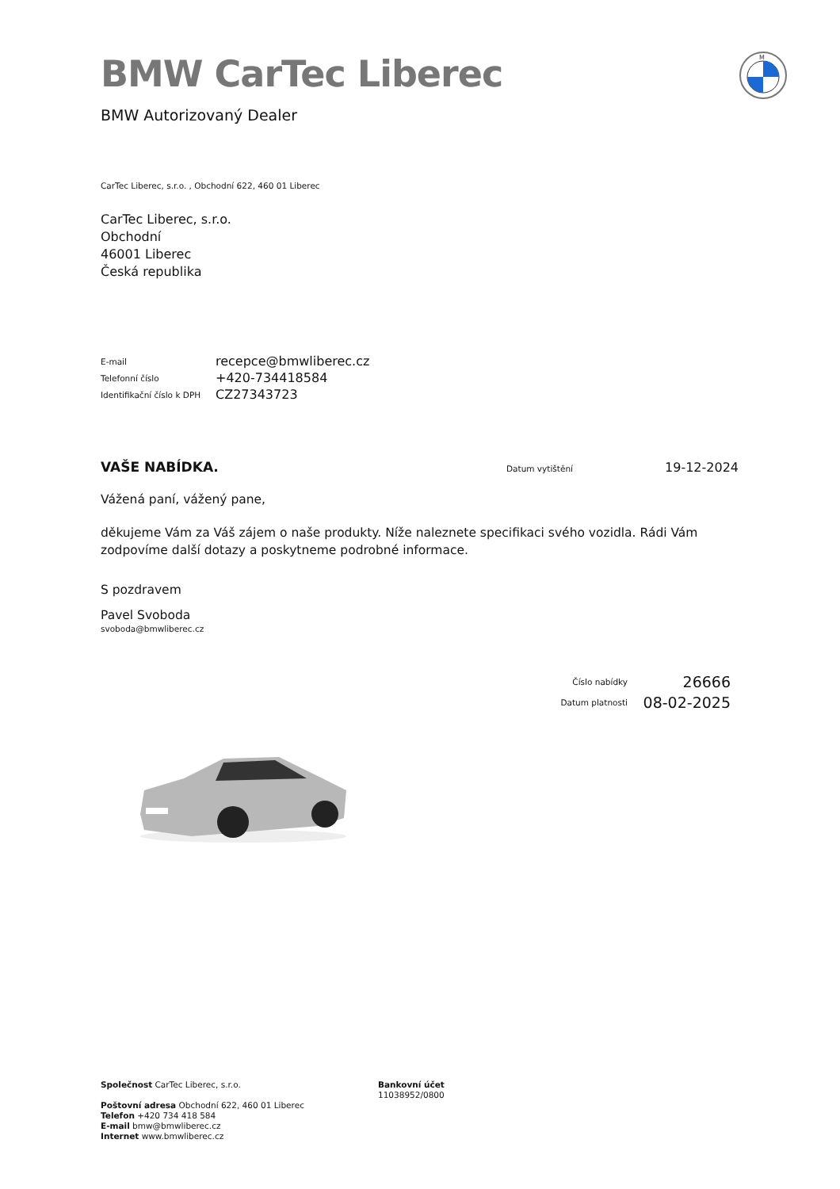BMW CarTec Liberec
BMW Autorizovaný Dealer
M
CarTec Liberec, s.r.o. , Obchodní 622, 460 01 Liberec
CarTec Liberec, s.r.o.
Obchodní
46001 Liberec
Česká republika
E-mail
recepce@bmwliberec.cz
Telefonní číslo
+420-734418584
Identifikační číslo k DPH
CZ27343723
VAŠE NABÍDKA.
Datum vytištění
19-12-2024
Vážená paní, vážený pane,
děkujeme Vám za Váš zájem o naše produkty. Níže naleznete specifikaci svého vozidla. Rádi Vám zodpovíme další dotazy a poskytneme podrobné informace.
S pozdravem
Pavel Svoboda
svoboda@bmwliberec.cz
Číslo nabídky
26666
Datum platnosti
08-02-2025
Společnost CarTec Liberec, s.r.o.
Poštovní adresa Obchodní 622, 460 01 Liberec
Telefon +420 734 418 584
E-mail bmw@bmwliberec.cz
Internet www.bmwliberec.cz
Bankovní účet
11038952/0800